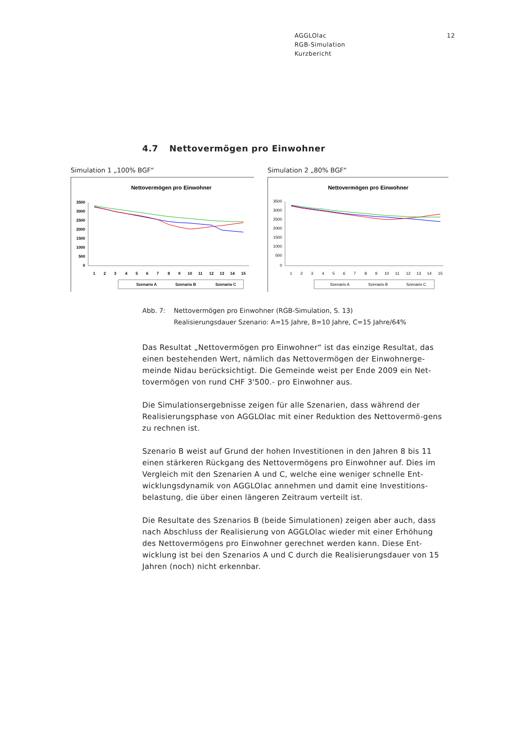AGGLOlac
RGB-Simulation
Kurzbericht
12
4.7 Nettovermögen pro Einwohner
Simulation 1 „100% BGF“
Nettovermögen pro Einwohner
3500
3000
2500
2000
1500
1000
500
0
1
2
3
4
5
6
7
8
9
10
11
12
13
14
15
Szenario A
Szenario B
Szenario C
Simulation 2 „80% BGF“
Nettovermögen pro Einwohner
3500
3000
2500
2000
1500
1000
500
0
1
2
3
4
5
6
7
8
9
10
11
12
13
14
15
Szenario A
Szenario B
Szenario C
Abb. 7: Nettovermögen pro Einwohner (RGB-Simulation, S. 13)
Realisierungsdauer Szenario: A=15 Jahre, B=10 Jahre, C=15 Jahre/64%
Das Resultat „Nettovermögen pro Einwohner“ ist das einzige Resultat, das einen bestehenden Wert, nämlich das Nettovermögen der Einwohnerge-meinde Nidau berücksichtigt. Die Gemeinde weist per Ende 2009 ein Net-tovermögen von rund CHF 3'500.- pro Einwohner aus.
Die Simulationsergebnisse zeigen für alle Szenarien, dass während der Realisierungsphase von AGGLOlac mit einer Reduktion des Nettovermö-gens zu rechnen ist.
Szenario B weist auf Grund der hohen Investitionen in den Jahren 8 bis 11 einen stärkeren Rückgang des Nettovermögens pro Einwohner auf. Dies im Vergleich mit den Szenarien A und C, welche eine weniger schnelle Ent-wicklungsdynamik von AGGLOlac annehmen und damit eine Investitions-belastung, die über einen längeren Zeitraum verteilt ist.
Die Resultate des Szenarios B (beide Simulationen) zeigen aber auch, dass nach Abschluss der Realisierung von AGGLOlac wieder mit einer Erhöhung des Nettovermögens pro Einwohner gerechnet werden kann. Diese Ent-wicklung ist bei den Szenarios A und C durch die Realisierungsdauer von 15 Jahren (noch) nicht erkennbar.